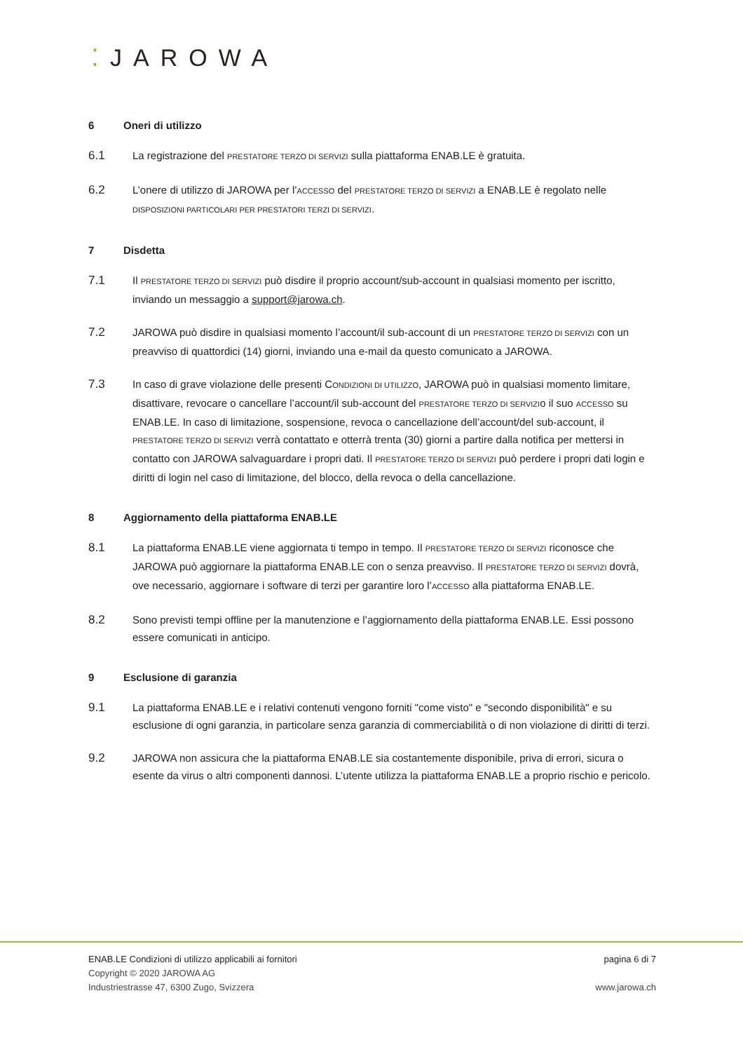⁚JAROWA
6 Oneri di utilizzo
6.1 La registrazione del PRESTATORE TERZO DI SERVIZI sulla piattaforma ENAB.LE è gratuita.
6.2 L’onere di utilizzo di JAROWA per l’ACCESSO del PRESTATORE TERZO DI SERVIZI a ENAB.LE è regolato nelle DISPOSIZIONI PARTICOLARI PER PRESTATORI TERZI DI SERVIZI.
7 Disdetta
7.1 Il PRESTATORE TERZO DI SERVIZI può disdire il proprio account/sub-account in qualsiasi momento per iscritto, inviando un messaggio a support@jarowa.ch.
7.2 JAROWA può disdire in qualsiasi momento l’account/il sub-account di un PRESTATORE TERZO DI SERVIZI con un preavviso di quattordici (14) giorni, inviando una e-mail da questo comunicato a JAROWA.
7.3 In caso di grave violazione delle presenti CONDIZIONI DI UTILIZZO, JAROWA può in qualsiasi momento limitare, disattivare, revocare o cancellare l’account/il sub-account del PRESTATORE TERZO DI SERVIZIo il suo ACCESSO su ENAB.LE. In caso di limitazione, sospensione, revoca o cancellazione dell’account/del sub-account, il PRESTATORE TERZO DI SERVIZI verrà contattato e otterrà trenta (30) giorni a partire dalla notifica per mettersi in contatto con JAROWA salvaguardare i propri dati. Il PRESTATORE TERZO DI SERVIZI può perdere i propri dati login e diritti di login nel caso di limitazione, del blocco, della revoca o della cancellazione.
8 Aggiornamento della piattaforma ENAB.LE
8.1 La piattaforma ENAB.LE viene aggiornata ti tempo in tempo. Il PRESTATORE TERZO DI SERVIZI riconosce che JAROWA può aggiornare la piattaforma ENAB.LE con o senza preavviso. Il PRESTATORE TERZO DI SERVIZI dovrà, ove necessario, aggiornare i software di terzi per garantire loro l’ACCESSO alla piattaforma ENAB.LE.
8.2 Sono previsti tempi offline per la manutenzione e l’aggiornamento della piattaforma ENAB.LE. Essi possono essere comunicati in anticipo.
9 Esclusione di garanzia
9.1 La piattaforma ENAB.LE e i relativi contenuti vengono forniti "come visto" e "secondo disponibilità" e su esclusione di ogni garanzia, in particolare senza garanzia di commerciabilità o di non violazione di diritti di terzi.
9.2 JAROWA non assicura che la piattaforma ENAB.LE sia costantemente disponibile, priva di errori, sicura o esente da virus o altri componenti dannosi. L’utente utilizza la piattaforma ENAB.LE a proprio rischio e pericolo.
ENAB.LE Condizioni di utilizzo applicabili ai fornitori
Copyright © 2020 JAROWA AG
Industriestrasse 47, 6300 Zugo, Svizzera
pagina 6 di 7
www.jarowa.ch